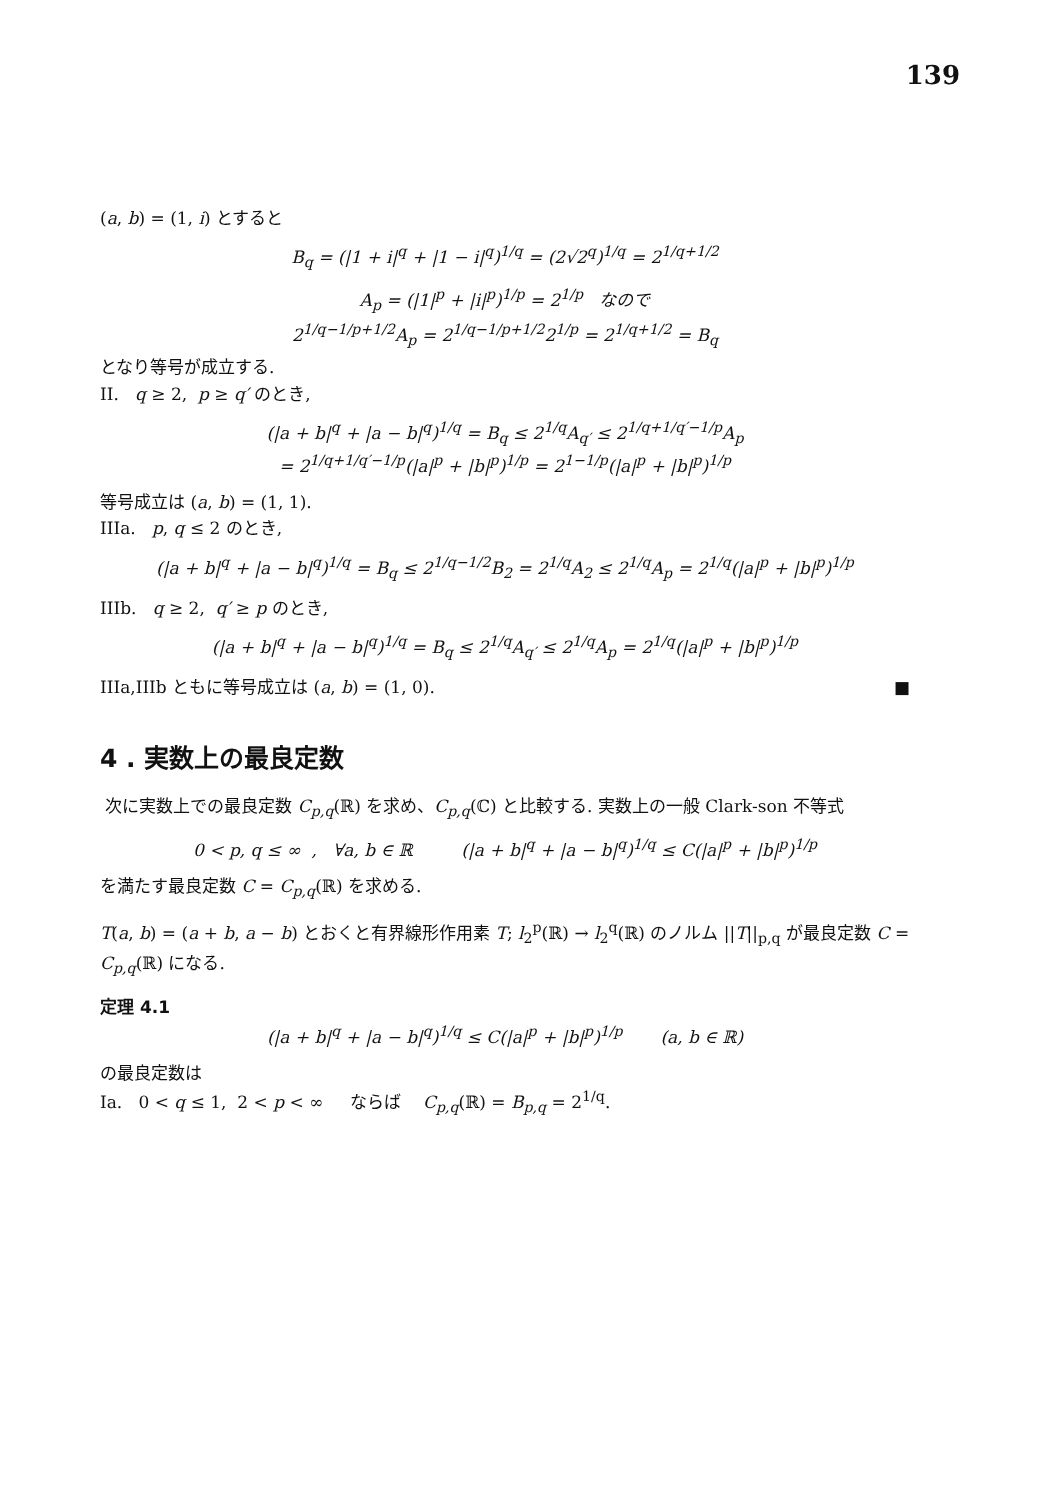139
(a, b) = (1, i) とすると
B<sub>q</sub> = (|1 + i|<sup>q</sup> + |1 − i|<sup>q</sup>)<sup>1/q</sup> = (2√2<sup>q</sup>)<sup>1/q</sup> = 2<sup>1/q+1/2</sup>
A<sub>p</sub> = (|1|<sup>p</sup> + |i|<sup>p</sup>)<sup>1/p</sup> = 2<sup>1/p</sup> なので
2<sup>1/q−1/p+1/2</sup>A<sub>p</sub> = 2<sup>1/q−1/p+1/2</sup>2<sup>1/p</sup> = 2<sup>1/q+1/2</sup> = B<sub>q</sub>
となり等号が成立する.
II. q ≥ 2, p ≥ q′ のとき,
(|a + b|<sup>q</sup> + |a − b|<sup>q</sup>)<sup>1/q</sup> = B<sub>q</sub> ≤ 2<sup>1/q</sup>A<sub>q′</sub> ≤ 2<sup>1/q+1/q′−1/p</sup>A<sub>p</sub>
= 2<sup>1/q+1/q′−1/p</sup>(|a|<sup>p</sup> + |b|<sup>p</sup>)<sup>1/p</sup> = 2<sup>1−1/p</sup>(|a|<sup>p</sup> + |b|<sup>p</sup>)<sup>1/p</sup>
等号成立は (a, b) = (1, 1).
IIIa. p, q ≤ 2 のとき,
(|a + b|<sup>q</sup> + |a − b|<sup>q</sup>)<sup>1/q</sup> = B<sub>q</sub> ≤ 2<sup>1/q−1/2</sup>B<sub>2</sub> = 2<sup>1/q</sup>A<sub>2</sub> ≤ 2<sup>1/q</sup>A<sub>p</sub> = 2<sup>1/q</sup>(|a|<sup>p</sup> + |b|<sup>p</sup>)<sup>1/p</sup>
IIIb. q ≥ 2, q′ ≥ p のとき,
(|a + b|<sup>q</sup> + |a − b|<sup>q</sup>)<sup>1/q</sup> = B<sub>q</sub> ≤ 2<sup>1/q</sup>A<sub>q′</sub> ≤ 2<sup>1/q</sup>A<sub>p</sub> = 2<sup>1/q</sup>(|a|<sup>p</sup> + |b|<sup>p</sup>)<sup>1/p</sup>
IIIa,IIIb ともに等号成立は (a, b) = (1, 0). ■
4 . 実数上の最良定数
次に実数上での最良定数 C<sub>p,q</sub>(ℝ) を求め、C<sub>p,q</sub>(ℂ) と比較する. 実数上の一般 Clark-son 不等式
0 < p, q ≤ ∞ , ∀a, b ∈ ℝ (|a + b|<sup>q</sup> + |a − b|<sup>q</sup>)<sup>1/q</sup> ≤ C(|a|<sup>p</sup> + |b|<sup>p</sup>)<sup>1/p</sup>
を満たす最良定数 C = C<sub>p,q</sub>(ℝ) を求める.
T(a, b) = (a + b, a − b) とおくと有界線形作用素 T; l<sub>2</sub><sup>p</sup>(ℝ) → l<sub>2</sub><sup>q</sup>(ℝ) のノルム ||T||<sub>p,q</sub> が最良定数 C = C<sub>p,q</sub>(ℝ) になる.
定理 4.1
(|a + b|<sup>q</sup> + |a − b|<sup>q</sup>)<sup>1/q</sup> ≤ C(|a|<sup>p</sup> + |b|<sup>p</sup>)<sup>1/p</sup> (a, b ∈ ℝ)
の最良定数は
Ia. 0 < q ≤ 1, 2 < p < ∞ ならば C<sub>p,q</sub>(ℝ) = B<sub>p,q</sub> = 2<sup>1/q</sup>.